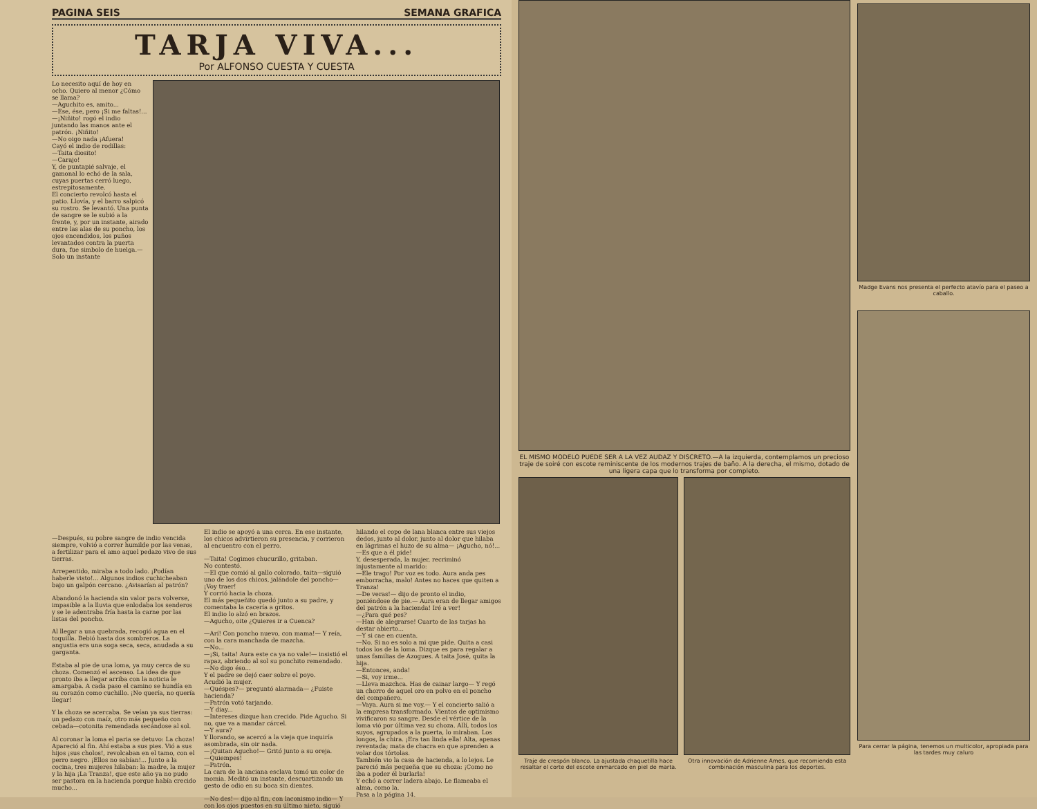PAGINA SEIS SEMANA GRAFICA
TARJA VIVA...
Por ALFONSO CUESTA Y CUESTA
Lo necesito aquí de hoy en ocho. Quiero al menor ¿Cómo se llama?
—Aguchito es, amito...
—Ese, ése, pero ¡Si me faltas!...
—¡Niñito! rogó el indio juntando las manos ante el patrón. ¡Niñito!
—No oigo nada ¡Afuera!
Cayó el indio de rodillas:
—Taita diosito!
—Carajo!
Y, de puntapié salvaje, el gamonal lo echó de la sala, cuyas puertas cerró luego, estrepitosamente.
El concierto revolcó hasta el patio. Llovía, y el barro salpicó su rostro. Se levantó. Una punta de sangre se le subió a la frente, y, por un instante, airado entre las alas de su poncho, los ojos encendidos, los puños levantados contra la puerta dura, fue simbolo de huelga.— Solo un instante
—Después, su pobre sangre de indio vencida siempre, volvió a correr humilde por las venas, a fertilizar para el amo aquel pedazo vivo de sus tierras.
Arrepentido, miraba a todo lado. ¡Podían haberle visto!... Algunos indios cuchicheaban bajo un galpón cercano. ¿Avisarían al patrón?
Abandonó la hacienda sin valor para volverse, impasible a la lluvia que enlodaba los senderos y se le adentraba fría hasta la carne por las listas del poncho.
Al llegar a una quebrada, recogió agua en el toquilla. Bebió hasta dos sombreros. La angustia era una soga seca, seca, anudada a su garganta.
Estaba al pie de una loma, ya muy cerca de su choza. Comenzó el ascenso. La idea de que pronto iba a llegar arriba con la noticia le amargaba. A cada paso el camino se hundía en su corazón como cuchillo. ¡No quería, no quería llegar!
Y la choza se acercaba. Se veían ya sus tierras: un pedazo con maíz, otro más pequeño con cebada—cotonita remendada secándose al sol.
Al coronar la loma el paria se detuvo: La choza! Apareció al fin. Ahí estaba a sus pies. Vió a sus hijos ¡sus cholos!, revolcaban en el tamo, con el perro negro. ¡Ellos no sabían!... Junto a la cocina, tres mujeres hilaban: la madre, la mujer y la hija ¡La Tranza!, que este año ya no pudo ser pastora en la hacienda porque había crecido mucho...
El indio se apoyó a una cerca. En ese instante, los chicos advirtieron su presencia, y corrieron al encuentro con el perro.
—Taita! Cogimos chucurillo, gritaban.
No contestó.
—El que comió al gallo colorado, taita—siguió uno de los dos chicos, jalándole del poncho— ¡Voy traer!
Y corrió hacia la choza.
El más pequeñito quedó junto a su padre, y comentaba la cacería a gritos.
El indio lo alzó en brazos.
—Agucho, oite ¿Quieres ir a Cuenca?
—Arí! Con poncho nuevo, con mama!— Y reía, con la cara manchada de mazcha.
—No...
—¡Si, taita! Aura este ca ya no vale!— insistió el rapaz, abriendo al sol su ponchito remendado.
—No digo éso...
Y el padre se dejó caer sobre el poyo.
Acudió la mujer.
—Quéspes?— preguntó alarmada— ¿Fuiste hacienda?
—Patrón votó tarjando.
—Y diay...
—Intereses dizque han crecido. Pide Agucho. Si no, que va a mandar cárcel.
—Y aura?
Y llorando, se acercó a la vieja que inquiría asombrada, sin oir nada.
—¡Quitan Agucho!— Gritó junto a su oreja.
—Quiempes!
—Patrón.
La cara de la anciana esclava tomó un color de momia. Meditó un instante, descuartizando un gesto de odio en su boca sin dientes.
—No des!— dijo al fin, con laconismo indio— Y con los ojos puestos en su último nieto, siguió hilando el copo de lana blanca entre sus viejos dedos, junto al dolor, junto al dolor que hilaba en lágrimas el huzo de su alma— ¡Agucho, nó!...
—Es que a él pide!
Y, desesperada, la mujer, recriminó injustamente al marido:
—Ele trago! Por voz es todo. Aura anda pes emborracha, malo! Antes no haces que quiten a Tranza!
—De veras!— dijo de pronto el indio, poniéndose de pie.— Aura eran de llegar amigos del patrón a la hacienda! Iré a ver!
—¿Para qué pes?
—Han de alegrarse! Cuarto de las tarjas ha destar abierto...
—Y si cae en cuenta.
—No. Si no es solo a mi que pide. Quita a casi todos los de la loma. Dizque es para regalar a unas familias de Azogues. A taita José, quita la hija.
—Entonces, anda!
—Si, voy irme...
—Lleva mazchca. Has de cainar largo— Y regó un chorro de aquel oro en polvo en el poncho del compañero.
—Vaya. Aura si me voy.— Y el concierto salió a la empresa transformado. Vientos de optimismo vivificaron su sangre. Desde el vértice de la loma vió por última vez su choza. Allí, todos los suyos, agrupados a la puerta, lo miraban. Los longos, la chira. ¡Era tan linda ella! Alta, apenas reventada; mata de chacra en que aprenden a volar dos tórtolas.
También vio la casa de hacienda, a lo lejos. Le pareció más pequeña que su choza: ¡Como no iba a poder él burlarla!
Y echó a correr ladera abajo. Le flameaba el alma, como la.
Pasa a la página 14.
EL MISMO MODELO PUEDE SER A LA VEZ AUDAZ Y DISCRETO.—A la izquierda, contemplamos un precioso traje de soiré con escote reminiscente de los modernos trajes de baño. A la derecha, el mismo, dotado de una ligera capa que lo transforma por completo.
Traje de crespón blanco. La ajustada chaquetilla hace resaltar el corte del escote enmarcado en piel de marta.
Otra innovación de Adrienne Ames, que recomienda esta combinación masculina para los deportes.
Madge Evans nos presenta el perfecto atavío para el paseo a caballo.
Para cerrar la página, tenemos un multicolor, apropiada para las tardes muy caluro